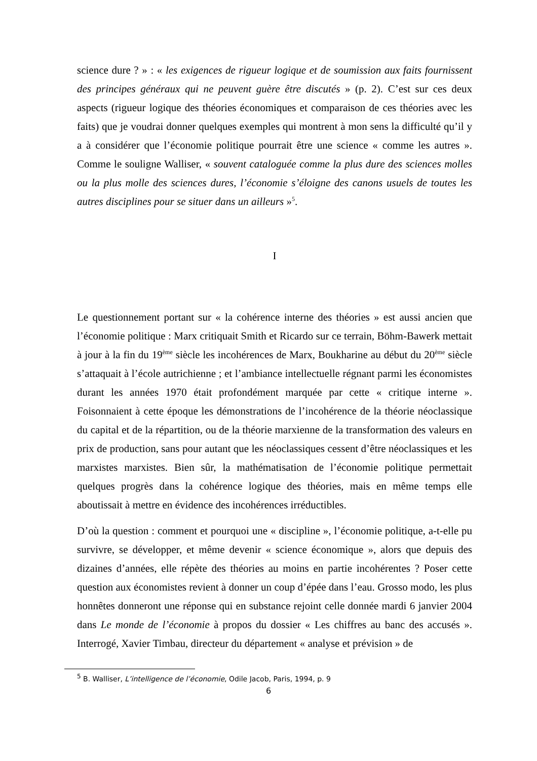science dure ? » : « les exigences de rigueur logique et de soumission aux faits fournissent des principes généraux qui ne peuvent guère être discutés » (p. 2). C’est sur ces deux aspects (rigueur logique des théories économiques et comparaison de ces théories avec les faits) que je voudrai donner quelques exemples qui montrent à mon sens la difficulté qu’il y a à considérer que l’économie politique pourrait être une science « comme les autres ». Comme le souligne Walliser, « souvent cataloguée comme la plus dure des sciences molles ou la plus molle des sciences dures, l’économie s’éloigne des canons usuels de toutes les autres disciplines pour se situer dans un ailleurs »<sup>5</sup>.
I
Le questionnement portant sur « la cohérence interne des théories » est aussi ancien que l’économie politique : Marx critiquait Smith et Ricardo sur ce terrain, Böhm-Bawerk mettait à jour à la fin du 19<sup>ème</sup> siècle les incohérences de Marx, Boukharine au début du 20<sup>ème</sup> siècle s’attaquait à l’école autrichienne ; et l’ambiance intellectuelle régnant parmi les économistes durant les années 1970 était profondément marquée par cette « critique interne ». Foisonnaient à cette époque les démonstrations de l’incohérence de la théorie néoclassique du capital et de la répartition, ou de la théorie marxienne de la transformation des valeurs en prix de production, sans pour autant que les néoclassiques cessent d’être néoclassiques et les marxistes marxistes. Bien sûr, la mathématisation de l’économie politique permettait quelques progrès dans la cohérence logique des théories, mais en même temps elle aboutissait à mettre en évidence des incohérences irréductibles.
D’où la question : comment et pourquoi une « discipline », l’économie politique, a-t-elle pu survivre, se développer, et même devenir « science économique », alors que depuis des dizaines d’années, elle répète des théories au moins en partie incohérentes ? Poser cette question aux économistes revient à donner un coup d’épée dans l’eau. Grosso modo, les plus honnêtes donneront une réponse qui en substance rejoint celle donnée mardi 6 janvier 2004 dans Le monde de l’économie à propos du dossier « Les chiffres au banc des accusés ». Interrogé, Xavier Timbau, directeur du département « analyse et prévision » de
<sup>5</sup> B. Walliser, L’intelligence de l’économie, Odile Jacob, Paris, 1994, p. 9
6